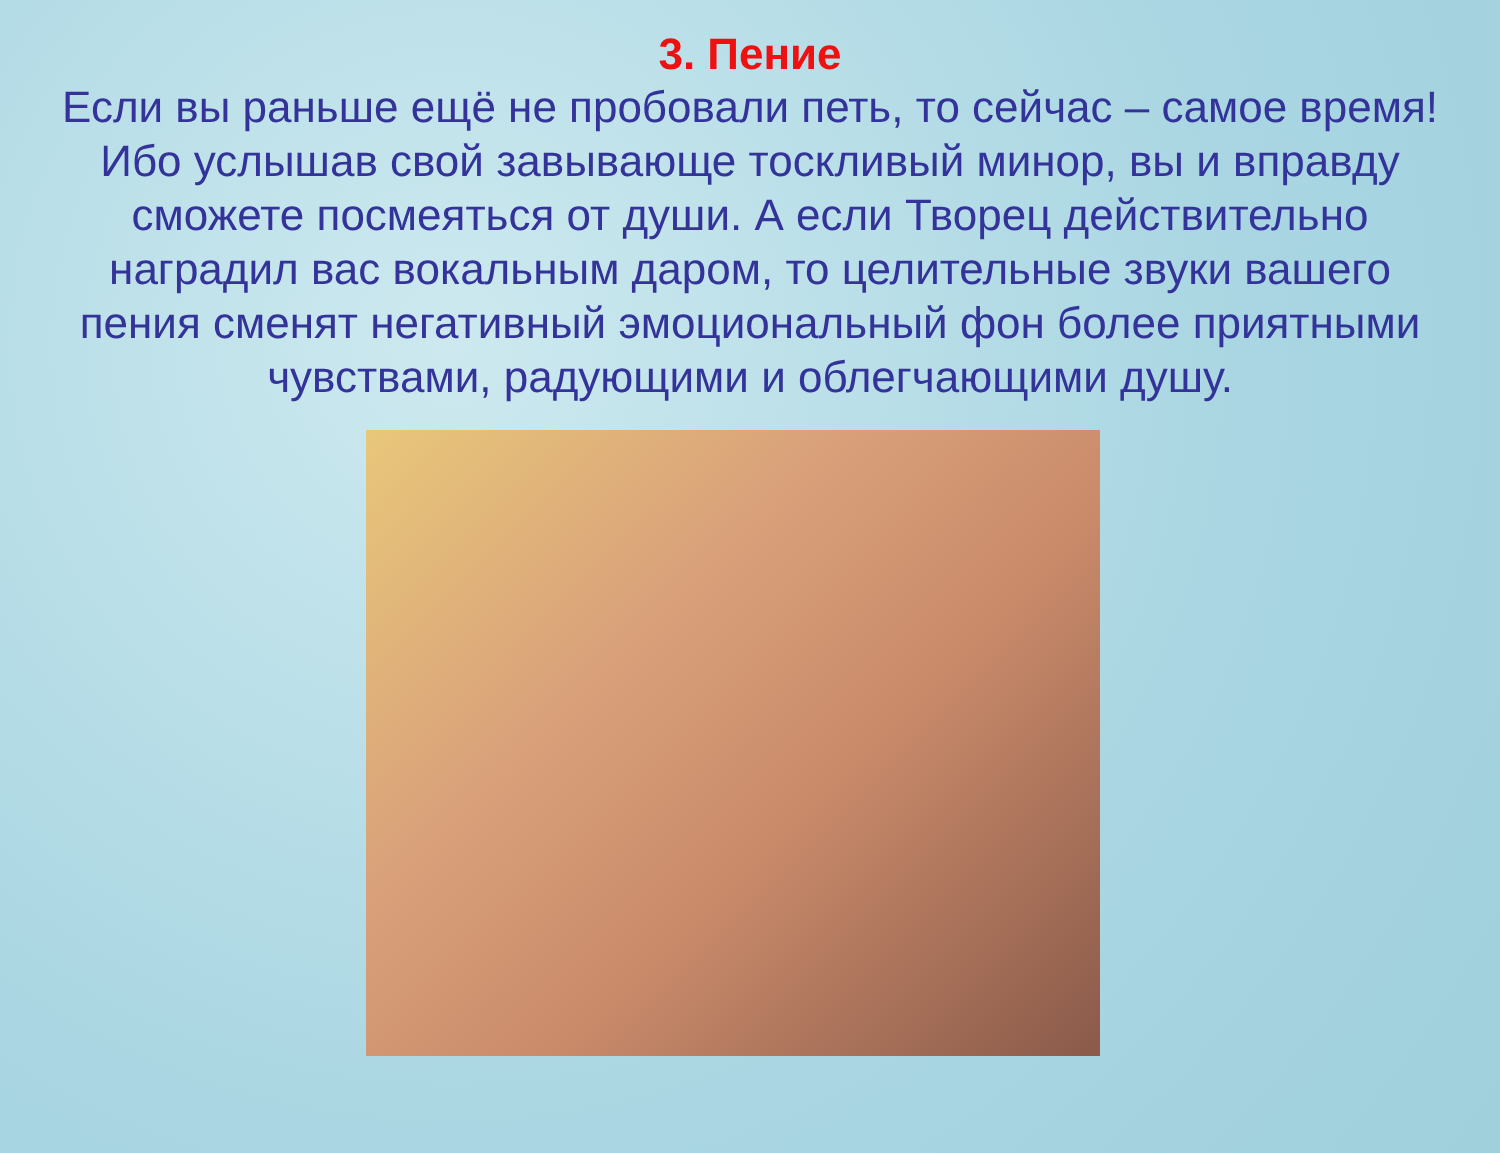3. Пение
Если вы раньше ещё не пробовали петь, то сейчас – самое время! Ибо услышав свой завывающе тоскливый минор, вы и вправду сможете посмеяться от души. А если Творец действительно наградил вас вокальным даром, то целительные звуки вашего пения сменят негативный эмоциональный фон более приятными чувствами, радующими и облегчающими душу.